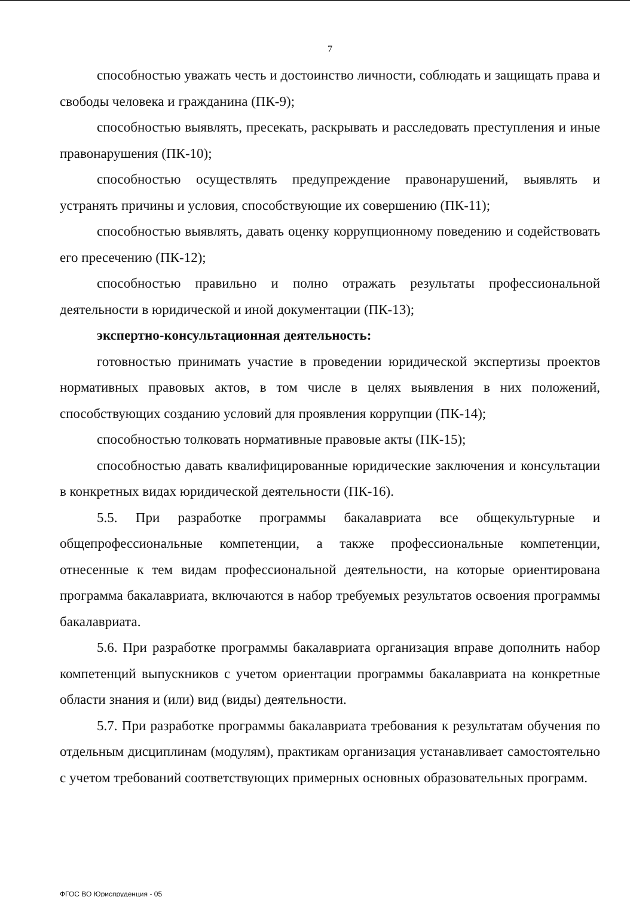7
способностью уважать честь и достоинство личности, соблюдать и защищать права и свободы человека и гражданина (ПК-9);
способностью выявлять, пресекать, раскрывать и расследовать преступления и иные правонарушения (ПК-10);
способностью осуществлять предупреждение правонарушений, выявлять и устранять причины и условия, способствующие их совершению (ПК-11);
способностью выявлять, давать оценку коррупционному поведению и содействовать его пресечению (ПК-12);
способностью правильно и полно отражать результаты профессиональной деятельности в юридической и иной документации (ПК-13);
экспертно-консультационная деятельность:
готовностью принимать участие в проведении юридической экспертизы проектов нормативных правовых актов, в том числе в целях выявления в них положений, способствующих созданию условий для проявления коррупции (ПК-14);
способностью толковать нормативные правовые акты (ПК-15);
способностью давать квалифицированные юридические заключения и консультации в конкретных видах юридической деятельности (ПК-16).
5.5. При разработке программы бакалавриата все общекультурные и общепрофессиональные компетенции, а также профессиональные компетенции, отнесенные к тем видам профессиональной деятельности, на которые ориентирована программа бакалавриата, включаются в набор требуемых результатов освоения программы бакалавриата.
5.6. При разработке программы бакалавриата организация вправе дополнить набор компетенций выпускников с учетом ориентации программы бакалавриата на конкретные области знания и (или) вид (виды) деятельности.
5.7. При разработке программы бакалавриата требования к результатам обучения по отдельным дисциплинам (модулям), практикам организация устанавливает самостоятельно с учетом требований соответствующих примерных основных образовательных программ.
ФГОС ВО Юриспруденция - 05